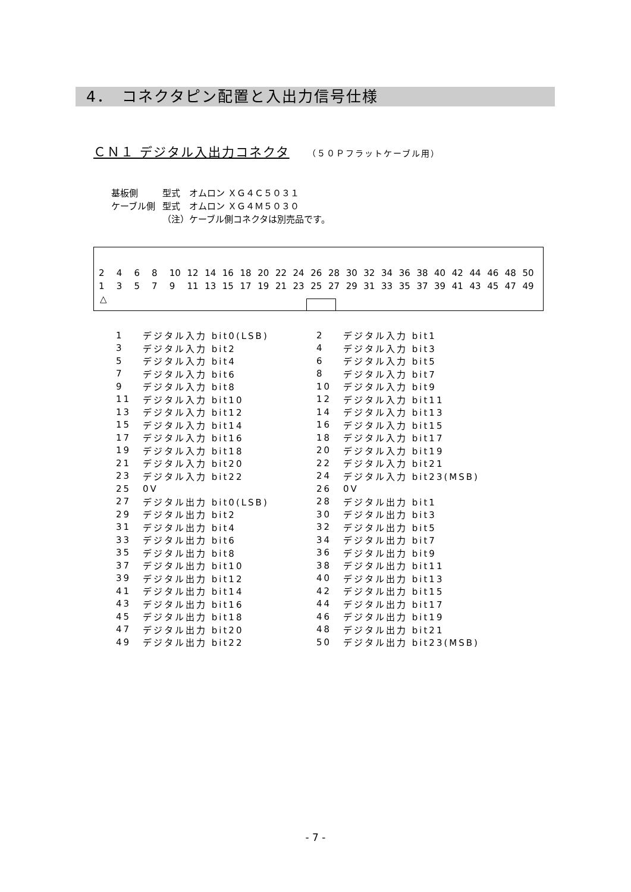4．　コネクタピン配置と入出力信号仕様
ＣＮ１ デジタル入出力コネクタ （５０Ｐフラットケーブル用）
| 基板側 | 型式 オムロン ＸＧ４Ｃ５０３１ |
| ケーブル側 | 型式 オムロン ＸＧ４Ｍ５０３０ |
| | （注）ケーブル側コネクタは別売品です。 |
| 2 | 4 | 6 | 8 | 10 | 12 | 14 | 16 | 18 | 20 | 22 | 24 | 26 | 28 | 30 | 32 | 34 | 36 | 38 | 40 | 42 | 44 | 46 | 48 | 50 |
| 1 | 3 | 5 | 7 | 9 | 11 | 13 | 15 | 17 | 19 | 21 | 23 | 25 | 27 | 29 | 31 | 33 | 35 | 37 | 39 | 41 | 43 | 45 | 47 | 49 |
△
| 1 | デジタル入力 bit0(LSB) | 2 | デジタル入力 bit1 |
| 3 | デジタル入力 bit2 | 4 | デジタル入力 bit3 |
| 5 | デジタル入力 bit4 | 6 | デジタル入力 bit5 |
| 7 | デジタル入力 bit6 | 8 | デジタル入力 bit7 |
| 9 | デジタル入力 bit8 | 10 | デジタル入力 bit9 |
| 11 | デジタル入力 bit10 | 12 | デジタル入力 bit11 |
| 13 | デジタル入力 bit12 | 14 | デジタル入力 bit13 |
| 15 | デジタル入力 bit14 | 16 | デジタル入力 bit15 |
| 17 | デジタル入力 bit16 | 18 | デジタル入力 bit17 |
| 19 | デジタル入力 bit18 | 20 | デジタル入力 bit19 |
| 21 | デジタル入力 bit20 | 22 | デジタル入力 bit21 |
| 23 | デジタル入力 bit22 | 24 | デジタル入力 bit23(MSB) |
| 25 | 0V | 26 | 0V |
| 27 | デジタル出力 bit0(LSB) | 28 | デジタル出力 bit1 |
| 29 | デジタル出力 bit2 | 30 | デジタル出力 bit3 |
| 31 | デジタル出力 bit4 | 32 | デジタル出力 bit5 |
| 33 | デジタル出力 bit6 | 34 | デジタル出力 bit7 |
| 35 | デジタル出力 bit8 | 36 | デジタル出力 bit9 |
| 37 | デジタル出力 bit10 | 38 | デジタル出力 bit11 |
| 39 | デジタル出力 bit12 | 40 | デジタル出力 bit13 |
| 41 | デジタル出力 bit14 | 42 | デジタル出力 bit15 |
| 43 | デジタル出力 bit16 | 44 | デジタル出力 bit17 |
| 45 | デジタル出力 bit18 | 46 | デジタル出力 bit19 |
| 47 | デジタル出力 bit20 | 48 | デジタル出力 bit21 |
| 49 | デジタル出力 bit22 | 50 | デジタル出力 bit23(MSB) |
- 7 -